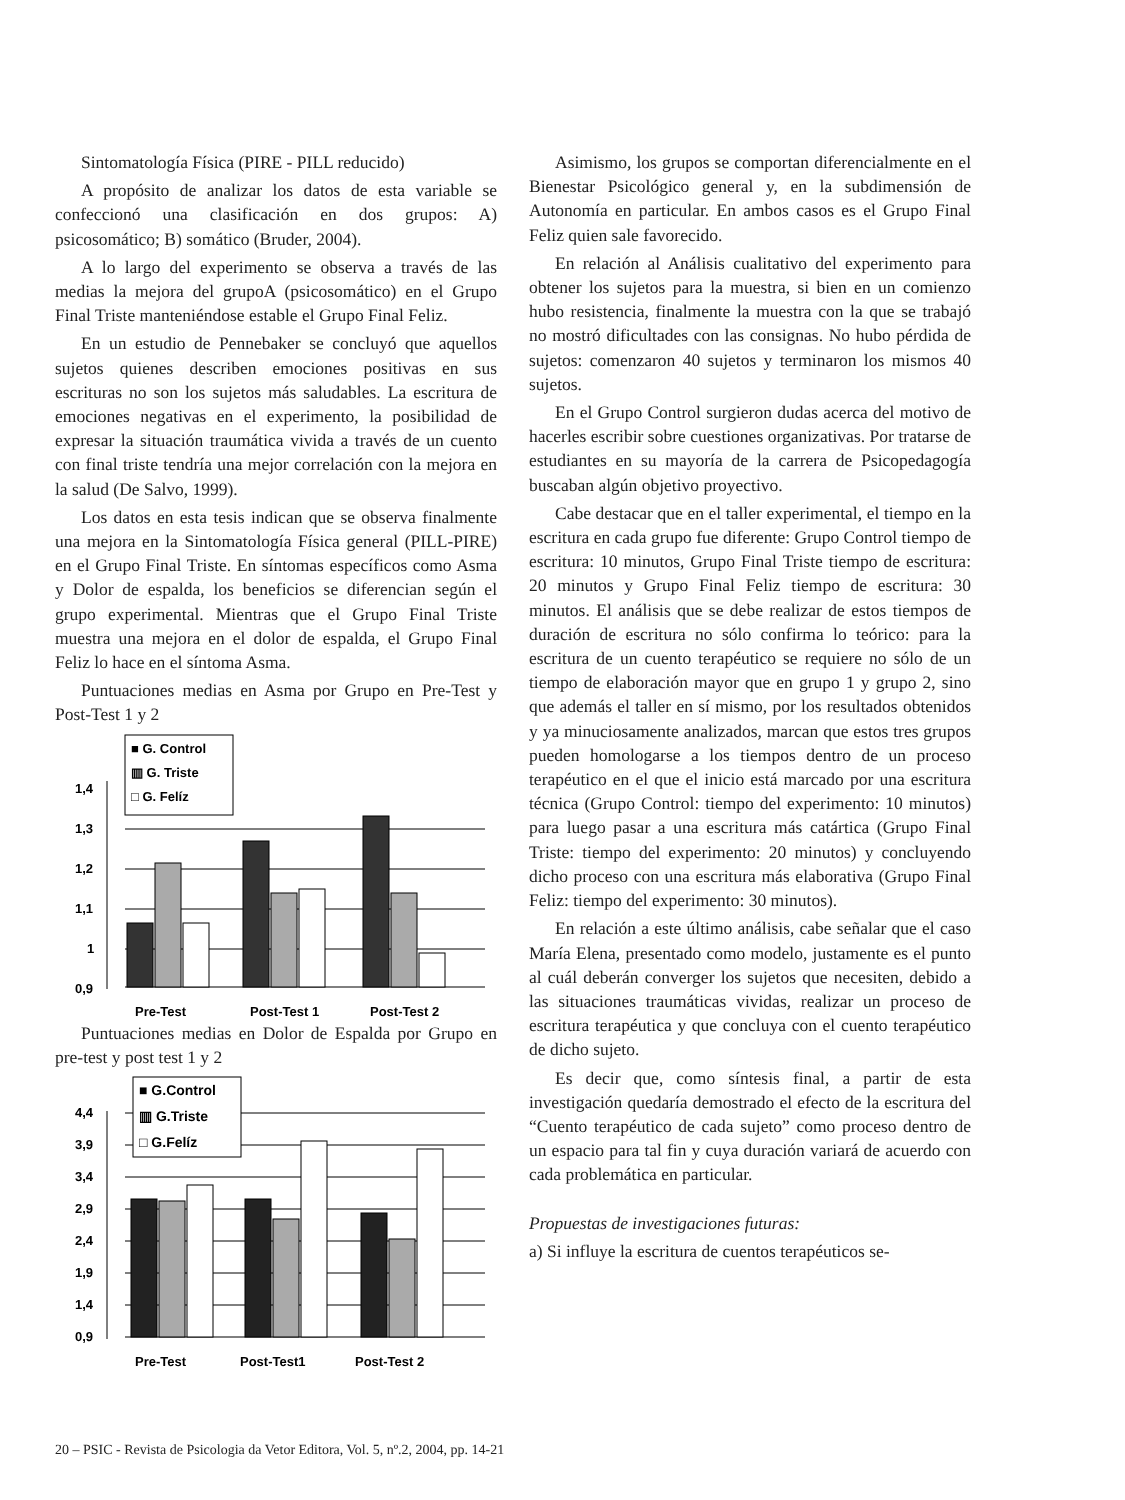Sintomatología Física (PIRE - PILL reducido)
A propósito de analizar los datos de esta variable se confeccionó una clasificación en dos grupos: A) psicosomático; B) somático (Bruder, 2004).
A lo largo del experimento se observa a través de las medias la mejora del grupoA (psicosomático) en el Grupo Final Triste manteniéndose estable el Grupo Final Feliz.
En un estudio de Pennebaker se concluyó que aquellos sujetos quienes describen emociones positivas en sus escrituras no son los sujetos más saludables. La escritura de emociones negativas en el experimento, la posibilidad de expresar la situación traumática vivida a través de un cuento con final triste tendría una mejor correlación con la mejora en la salud (De Salvo, 1999).
Los datos en esta tesis indican que se observa finalmente una mejora en la Sintomatología Física general (PILL-PIRE) en el Grupo Final Triste. En síntomas específicos como Asma y Dolor de espalda, los beneficios se diferencian según el grupo experimental. Mientras que el Grupo Final Triste muestra una mejora en el dolor de espalda, el Grupo Final Feliz lo hace en el síntoma Asma.
Puntuaciones medias en Asma por Grupo en Pre-Test y Post-Test 1 y 2
1,4
1,3
1,2
1,1
1
0,9
Pre-Test
Post-Test 1
Post-Test 2
■ G. Control
▥ G. Triste
□ G. Felíz
Puntuaciones medias en Dolor de Espalda por Grupo en pre-test y post test 1 y 2
4,4
3,9
3,4
2,9
2,4
1,9
1,4
0,9
Pre-Test
Post-Test1
Post-Test 2
■ G.Control
▥ G.Triste
□ G.Felíz
Asimismo, los grupos se comportan diferencialmente en el Bienestar Psicológico general y, en la subdimensión de Autonomía en particular. En ambos casos es el Grupo Final Feliz quien sale favorecido.
En relación al Análisis cualitativo del experimento para obtener los sujetos para la muestra, si bien en un comienzo hubo resistencia, finalmente la muestra con la que se trabajó no mostró dificultades con las consignas. No hubo pérdida de sujetos: comenzaron 40 sujetos y terminaron los mismos 40 sujetos.
En el Grupo Control surgieron dudas acerca del motivo de hacerles escribir sobre cuestiones organizativas. Por tratarse de estudiantes en su mayoría de la carrera de Psicopedagogía buscaban algún objetivo proyectivo.
Cabe destacar que en el taller experimental, el tiempo en la escritura en cada grupo fue diferente: Grupo Control tiempo de escritura: 10 minutos, Grupo Final Triste tiempo de escritura: 20 minutos y Grupo Final Feliz tiempo de escritura: 30 minutos. El análisis que se debe realizar de estos tiempos de duración de escritura no sólo confirma lo teórico: para la escritura de un cuento terapéutico se requiere no sólo de un tiempo de elaboración mayor que en grupo 1 y grupo 2, sino que además el taller en sí mismo, por los resultados obtenidos y ya minuciosamente analizados, marcan que estos tres grupos pueden homologarse a los tiempos dentro de un proceso terapéutico en el que el inicio está marcado por una escritura técnica (Grupo Control: tiempo del experimento: 10 minutos) para luego pasar a una escritura más catártica (Grupo Final Triste: tiempo del experimento: 20 minutos) y concluyendo dicho proceso con una escritura más elaborativa (Grupo Final Feliz: tiempo del experimento: 30 minutos).
En relación a este último análisis, cabe señalar que el caso María Elena, presentado como modelo, justamente es el punto al cuál deberán converger los sujetos que necesiten, debido a las situaciones traumáticas vividas, realizar un proceso de escritura terapéutica y que concluya con el cuento terapéutico de dicho sujeto.
Es decir que, como síntesis final, a partir de esta investigación quedaría demostrado el efecto de la escritura del “Cuento terapéutico de cada sujeto” como proceso dentro de un espacio para tal fin y cuya duración variará de acuerdo con cada problemática en particular.
Propuestas de investigaciones futuras:
a) Si influye la escritura de cuentos terapéuticos se-
20 – PSIC - Revista de Psicologia da Vetor Editora, Vol. 5, nº.2, 2004, pp. 14-21